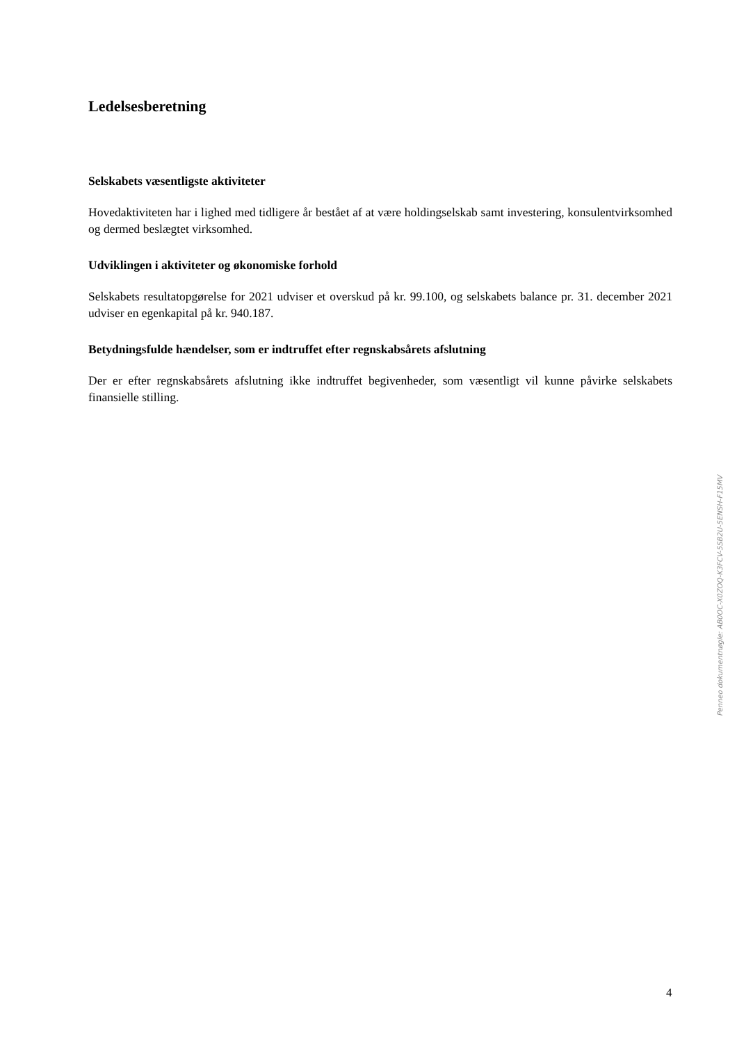Ledelsesberetning
Selskabets væsentligste aktiviteter
Hovedaktiviteten har i lighed med tidligere år bestået af at være holdingselskab samt investering, konsulentvirksomhed og dermed beslægtet virksomhed.
Udviklingen i aktiviteter og økonomiske forhold
Selskabets resultatopgørelse for 2021 udviser et overskud på kr. 99.100, og selskabets balance pr. 31. december 2021 udviser en egenkapital på kr. 940.187.
Betydningsfulde hændelser, som er indtruffet efter regnskabsårets afslutning
Der er efter regnskabsårets afslutning ikke indtruffet begivenheder, som væsentligt vil kunne påvirke selskabets finansielle stilling.
Penneo dokumentnøgle: AB0OC-X0ZOQ-K3FCV-5SB2U-5ENSH-F15MV
4